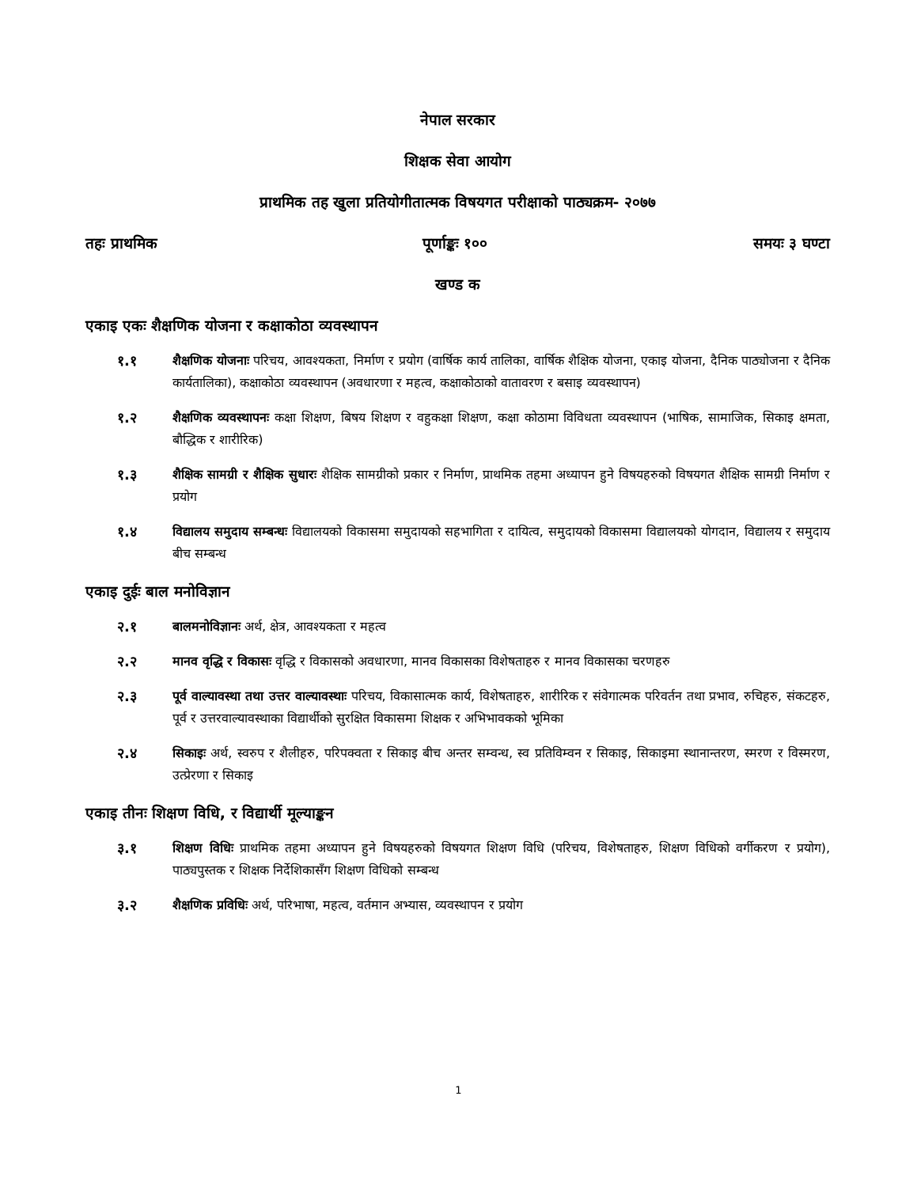नेपाल सरकार
शिक्षक सेवा आयोग
प्राथमिक तह खुला प्रतियोगीतात्मक विषयगत परीक्षाको पाठ्यक्रम- २०७७
तहः प्राथमिक पूर्णाङ्कः १०० समयः ३ घण्टा
खण्ड क
एकाइ एकः शैक्षणिक योजना र कक्षाकोठा व्यवस्थापन
१.१ शैक्षणिक योजनाः परिचय, आवश्यकता, निर्माण र प्रयोग (वार्षिक कार्य तालिका, वार्षिक शैक्षिक योजना, एकाइ योजना, दैनिक पाठ्योजना र दैनिक कार्यतालिका), कक्षाकोठा व्यवस्थापन (अवधारणा र महत्व, कक्षाकोठाको वातावरण र बसाइ व्यवस्थापन)
१.२ शैक्षणिक व्यवस्थापनः कक्षा शिक्षण, बिषय शिक्षण र वहुकक्षा शिक्षण, कक्षा कोठामा विविधता व्यवस्थापन (भाषिक, सामाजिक, सिकाइ क्षमता, बौद्धिक र शारीरिक)
१.३ शैक्षिक सामग्री र शैक्षिक सुधारः शैक्षिक सामग्रीको प्रकार र निर्माण, प्राथमिक तहमा अध्यापन हुने विषयहरुको विषयगत शैक्षिक सामग्री निर्माण र प्रयोग
१.४ विद्यालय समुदाय सम्बन्धः विद्यालयको विकासमा समुदायको सहभागिता र दायित्व, समुदायको विकासमा विद्यालयको योगदान, विद्यालय र समुदाय बीच सम्बन्ध
एकाइ दुईः बाल मनोविज्ञान
२.१ बालमनोविज्ञानः अर्थ, क्षेत्र, आवश्यकता र महत्व
२.२ मानव वृद्धि र विकासः वृद्धि र विकासको अवधारणा, मानव विकासका विशेषताहरु र मानव विकासका चरणहरु
२.३ पूर्व वाल्यावस्था तथा उत्तर वाल्यावस्थाः परिचय, विकासात्मक कार्य, विशेषताहरु, शारीरिक र संवेगात्मक परिवर्तन तथा प्रभाव, रुचिहरु, संकटहरु, पूर्व र उत्तरवाल्यावस्थाका विद्यार्थीको सुरक्षित विकासमा शिक्षक र अभिभावकको भूमिका
२.४ सिकाइः अर्थ, स्वरुप र शैलीहरु, परिपक्वता र सिकाइ बीच अन्तर सम्वन्ध, स्व प्रतिविम्वन र सिकाइ, सिकाइमा स्थानान्तरण, स्मरण र विस्मरण, उत्प्रेरणा र सिकाइ
एकाइ तीनः शिक्षण विधि, र विद्यार्थी मूल्याङ्कन
३.१ शिक्षण विधिः प्राथमिक तहमा अध्यापन हुने विषयहरुको विषयगत शिक्षण विधि (परिचय, विशेषताहरु, शिक्षण विधिको वर्गीकरण र प्रयोग), पाठ्यपुस्तक र शिक्षक निर्देशिकासँग शिक्षण विधिको सम्बन्ध
३.२ शैक्षणिक प्रविधिः अर्थ, परिभाषा, महत्व, वर्तमान अभ्यास, व्यवस्थापन र प्रयोग
1